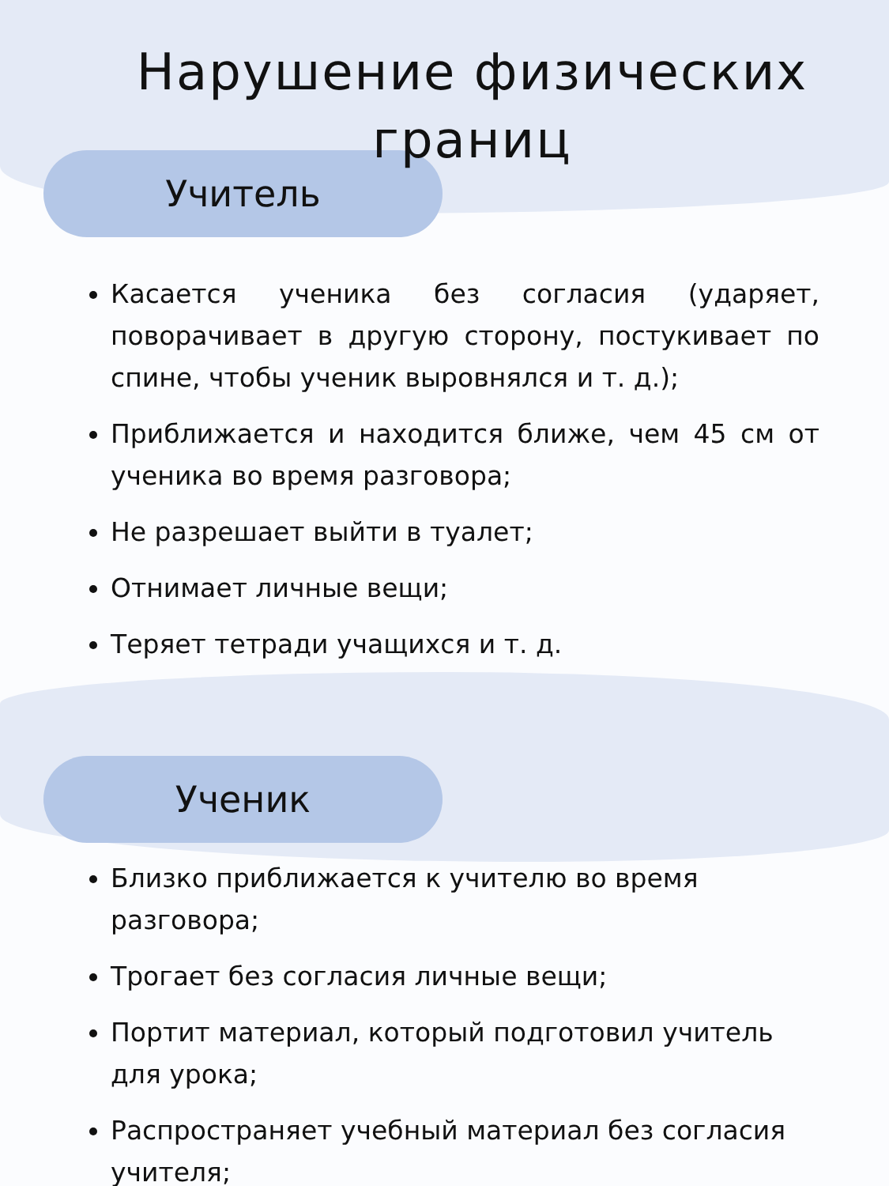Нарушение физических
границ
Учитель
Касается ученика без согласия (ударяет, поворачивает в другую сторону, постукивает по спине, чтобы ученик выровнялся и т. д.);
Приближается и находится ближе, чем 45 см от ученика во время разговора;
Не разрешает выйти в туалет;
Отнимает личные вещи;
Теряет тетради учащихся и т. д.
Ученик
Близко приближается к учителю во время разговора;
Трогает без согласия личные вещи;
Портит материал, который подготовил учитель для урока;
Распространяет учебный материал без согласия учителя;